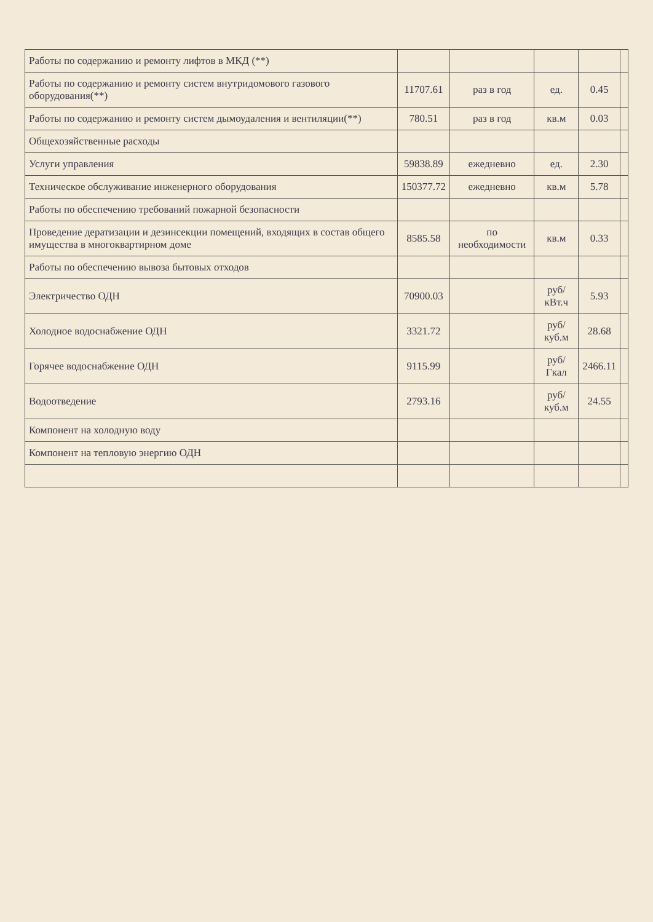| Работы по содержанию и ремонту лифтов в МКД (**) | | | | | |
| Работы по содержанию и ремонту систем внутридомового газового оборудования(**) | 11707.61 | раз в год | ед. | 0.45 | |
| Работы по содержанию и ремонту систем дымоудаления и вентиляции(**) | 780.51 | раз в год | кв.м | 0.03 | |
| Общехозяйственные расходы | | | | | |
| Услуги управления | 59838.89 | ежедневно | ед. | 2.30 | |
| Техническое обслуживание инженерного оборудования | 150377.72 | ежедневно | кв.м | 5.78 | |
| Работы по обеспечению требований пожарной безопасности | | | | | |
| Проведение дератизации и дезинсекции помещений, входящих в состав общего имущества в многоквартирном доме | 8585.58 | по необходимости | кв.м | 0.33 | |
| Работы по обеспечению вывоза бытовых отходов | | | | | |
| Электричество ОДН | 70900.03 | | руб/кВт.ч | 5.93 | |
| Холодное водоснабжение ОДН | 3321.72 | | руб/куб.м | 28.68 | |
| Горячее водоснабжение ОДН | 9115.99 | | руб/Гкал | 2466.11 | |
| Водоотведение | 2793.16 | | руб/куб.м | 24.55 | |
| Компонент на холодную воду | | | | | |
| Компонент на тепловую энергию ОДН | | | | | |